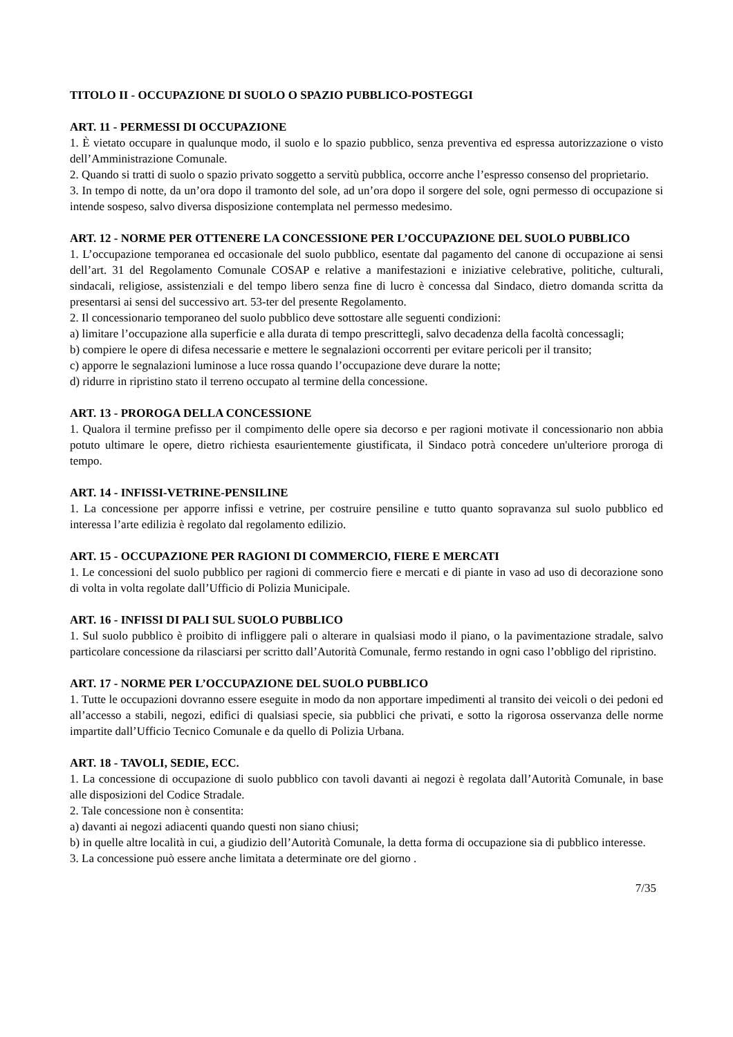TITOLO II - OCCUPAZIONE DI SUOLO O SPAZIO PUBBLICO-POSTEGGI
ART. 11 - PERMESSI DI OCCUPAZIONE
1. È vietato occupare in qualunque modo, il suolo e lo spazio pubblico, senza preventiva ed espressa autorizzazione o visto dell’Amministrazione Comunale.
2. Quando si tratti di suolo o spazio privato soggetto a servitù pubblica, occorre anche l’espresso consenso del proprietario.
3. In tempo di notte, da un’ora dopo il tramonto del sole, ad un’ora dopo il sorgere del sole, ogni permesso di occupazione si intende sospeso, salvo diversa disposizione contemplata nel permesso medesimo.
ART. 12 - NORME PER OTTENERE LA CONCESSIONE PER L’OCCUPAZIONE DEL SUOLO PUBBLICO
1. L’occupazione temporanea ed occasionale del suolo pubblico, esentate dal pagamento del canone di occupazione ai sensi dell’art. 31 del Regolamento Comunale COSAP e relative a manifestazioni e iniziative celebrative, politiche, culturali, sindacali, religiose, assistenziali e del tempo libero senza fine di lucro è concessa dal Sindaco, dietro domanda scritta da presentarsi ai sensi del successivo art. 53-ter del presente Regolamento.
2. Il concessionario temporaneo del suolo pubblico deve sottostare alle seguenti condizioni:
a) limitare l’occupazione alla superficie e alla durata di tempo prescrittegli, salvo decadenza della facoltà concessagli;
b) compiere le opere di difesa necessarie e mettere le segnalazioni occorrenti per evitare pericoli per il transito;
c) apporre le segnalazioni luminose a luce rossa quando l’occupazione deve durare la notte;
d) ridurre in ripristino stato il terreno occupato al termine della concessione.
ART. 13 - PROROGA DELLA CONCESSIONE
1. Qualora il termine prefisso per il compimento delle opere sia decorso e per ragioni motivate il concessionario non abbia potuto ultimare le opere, dietro richiesta esaurientemente giustificata, il Sindaco potrà concedere un'ulteriore proroga di tempo.
ART. 14 - INFISSI-VETRINE-PENSILINE
1. La concessione per apporre infissi e vetrine, per costruire pensiline e tutto quanto sopravanza sul suolo pubblico ed interessa l’arte edilizia è regolato dal regolamento edilizio.
ART. 15 - OCCUPAZIONE PER RAGIONI DI COMMERCIO, FIERE E MERCATI
1. Le concessioni del suolo pubblico per ragioni di commercio fiere e mercati e di piante in vaso ad uso di decorazione sono di volta in volta regolate dall’Ufficio di Polizia Municipale.
ART. 16 - INFISSI DI PALI SUL SUOLO PUBBLICO
1. Sul suolo pubblico è proibito di infliggere pali o alterare in qualsiasi modo il piano, o la pavimentazione stradale, salvo particolare concessione da rilasciarsi per scritto dall’Autorità Comunale, fermo restando in ogni caso l’obbligo del ripristino.
ART. 17 - NORME PER L’OCCUPAZIONE DEL SUOLO PUBBLICO
1. Tutte le occupazioni dovranno essere eseguite in modo da non apportare impedimenti al transito dei veicoli o dei pedoni ed all’accesso a stabili, negozi, edifici di qualsiasi specie, sia pubblici che privati, e sotto la rigorosa osservanza delle norme impartite dall’Ufficio Tecnico Comunale e da quello di Polizia Urbana.
ART. 18 - TAVOLI, SEDIE, ECC.
1. La concessione di occupazione di suolo pubblico con tavoli davanti ai negozi è regolata dall’Autorità Comunale, in base alle disposizioni del Codice Stradale.
2. Tale concessione non è consentita:
a) davanti ai negozi adiacenti quando questi non siano chiusi;
b) in quelle altre località in cui, a giudizio dell’Autorità Comunale, la detta forma di occupazione sia di pubblico interesse.
3. La concessione può essere anche limitata a determinate ore del giorno .
7/35